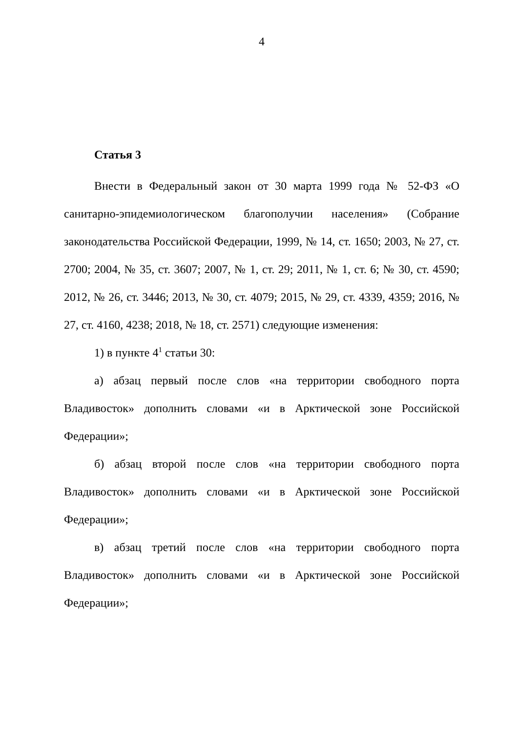4
Статья 3
Внести в Федеральный закон от 30 марта 1999 года № 52-ФЗ «О санитарно-эпидемиологическом благополучии населения» (Собрание законодательства Российской Федерации, 1999, № 14, ст. 1650; 2003, № 27, ст. 2700; 2004, № 35, ст. 3607; 2007, № 1, ст. 29; 2011, № 1, ст. 6; № 30, ст. 4590; 2012, № 26, ст. 3446; 2013, № 30, ст. 4079; 2015, № 29, ст. 4339, 4359; 2016, № 27, ст. 4160, 4238; 2018, № 18, ст. 2571) следующие изменения:
1) в пункте 4<sup>1</sup> статьи 30:
а) абзац первый после слов «на территории свободного порта Владивосток» дополнить словами «и в Арктической зоне Российской Федерации»;
б) абзац второй после слов «на территории свободного порта Владивосток» дополнить словами «и в Арктической зоне Российской Федерации»;
в) абзац третий после слов «на территории свободного порта Владивосток» дополнить словами «и в Арктической зоне Российской Федерации»;